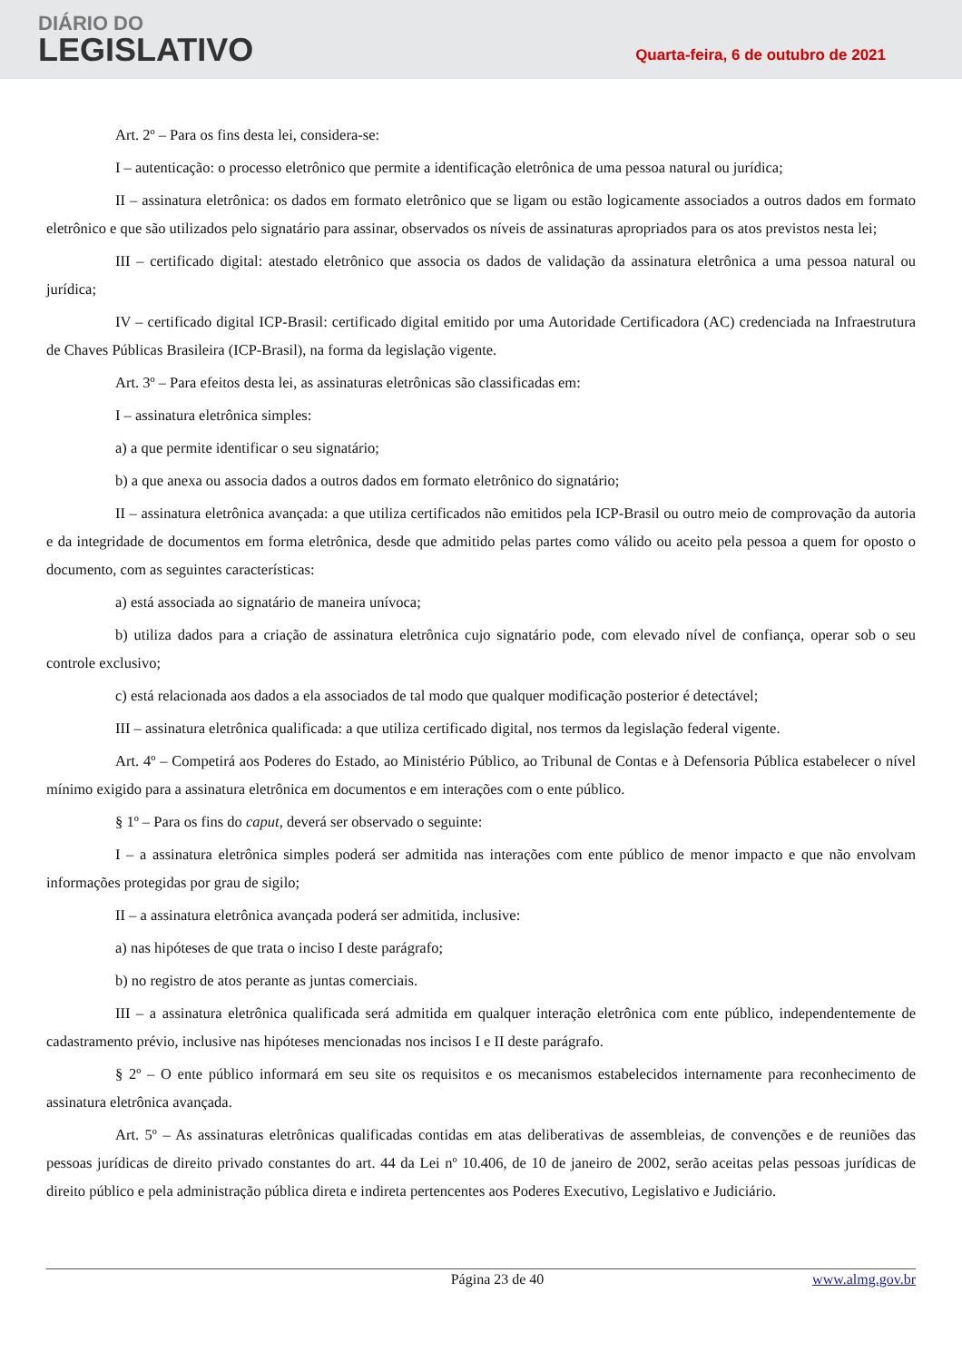DIÁRIO DO
LEGISLATIVO
Quarta-feira, 6 de outubro de 2021
Art. 2º – Para os fins desta lei, considera-se:
I – autenticação: o processo eletrônico que permite a identificação eletrônica de uma pessoa natural ou jurídica;
II – assinatura eletrônica: os dados em formato eletrônico que se ligam ou estão logicamente associados a outros dados em formato eletrônico e que são utilizados pelo signatário para assinar, observados os níveis de assinaturas apropriados para os atos previstos nesta lei;
III – certificado digital: atestado eletrônico que associa os dados de validação da assinatura eletrônica a uma pessoa natural ou jurídica;
IV – certificado digital ICP-Brasil: certificado digital emitido por uma Autoridade Certificadora (AC) credenciada na Infraestrutura de Chaves Públicas Brasileira (ICP-Brasil), na forma da legislação vigente.
Art. 3º – Para efeitos desta lei, as assinaturas eletrônicas são classificadas em:
I – assinatura eletrônica simples:
a) a que permite identificar o seu signatário;
b) a que anexa ou associa dados a outros dados em formato eletrônico do signatário;
II – assinatura eletrônica avançada: a que utiliza certificados não emitidos pela ICP-Brasil ou outro meio de comprovação da autoria e da integridade de documentos em forma eletrônica, desde que admitido pelas partes como válido ou aceito pela pessoa a quem for oposto o documento, com as seguintes características:
a) está associada ao signatário de maneira unívoca;
b) utiliza dados para a criação de assinatura eletrônica cujo signatário pode, com elevado nível de confiança, operar sob o seu controle exclusivo;
c) está relacionada aos dados a ela associados de tal modo que qualquer modificação posterior é detectável;
III – assinatura eletrônica qualificada: a que utiliza certificado digital, nos termos da legislação federal vigente.
Art. 4º – Competirá aos Poderes do Estado, ao Ministério Público, ao Tribunal de Contas e à Defensoria Pública estabelecer o nível mínimo exigido para a assinatura eletrônica em documentos e em interações com o ente público.
§ 1º – Para os fins do caput, deverá ser observado o seguinte:
I – a assinatura eletrônica simples poderá ser admitida nas interações com ente público de menor impacto e que não envolvam informações protegidas por grau de sigilo;
II – a assinatura eletrônica avançada poderá ser admitida, inclusive:
a) nas hipóteses de que trata o inciso I deste parágrafo;
b) no registro de atos perante as juntas comerciais.
III – a assinatura eletrônica qualificada será admitida em qualquer interação eletrônica com ente público, independentemente de cadastramento prévio, inclusive nas hipóteses mencionadas nos incisos I e II deste parágrafo.
§ 2º – O ente público informará em seu site os requisitos e os mecanismos estabelecidos internamente para reconhecimento de assinatura eletrônica avançada.
Art. 5º – As assinaturas eletrônicas qualificadas contidas em atas deliberativas de assembleias, de convenções e de reuniões das pessoas jurídicas de direito privado constantes do art. 44 da Lei nº 10.406, de 10 de janeiro de 2002, serão aceitas pelas pessoas jurídicas de direito público e pela administração pública direta e indireta pertencentes aos Poderes Executivo, Legislativo e Judiciário.
Página 23 de 40 www.almg.gov.br